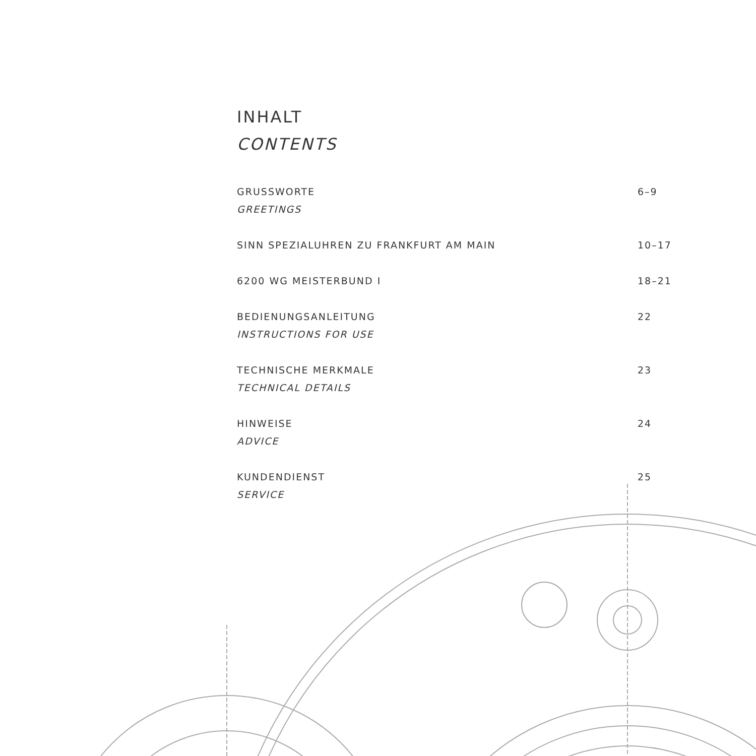INHALT
CONTENTS
GRUSSWORTE 6–9
GREETINGS
SINN SPEZIALUHREN ZU FRANKFURT AM MAIN 10–17
6200 WG MEISTERBUND I 18–21
BEDIENUNGSANLEITUNG 22
INSTRUCTIONS FOR USE
TECHNISCHE MERKMALE 23
TECHNICAL DETAILS
HINWEISE 24
ADVICE
KUNDENDIENST 25
SERVICE